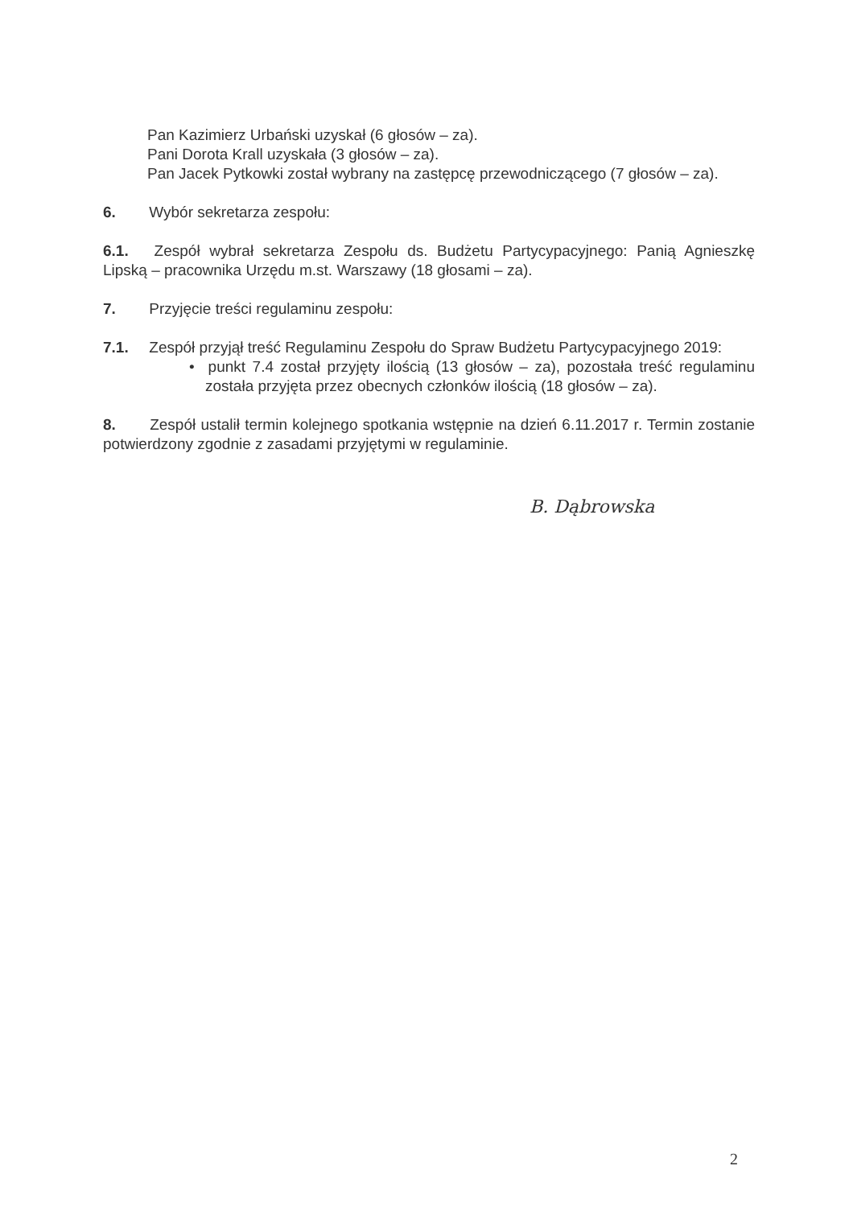Pan Kazimierz Urbański uzyskał (6 głosów – za).
Pani Dorota Krall uzyskała (3 głosów – za).
Pan Jacek Pytkowki został wybrany na zastępcę przewodniczącego (7 głosów – za).
6. Wybór sekretarza zespołu:
6.1. Zespół wybrał sekretarza Zespołu ds. Budżetu Partycypacyjnego: Panią Agnieszkę Lipską – pracownika Urzędu m.st. Warszawy (18 głosami – za).
7. Przyjęcie treści regulaminu zespołu:
7.1. Zespół przyjął treść Regulaminu Zespołu do Spraw Budżetu Partycypacyjnego 2019:
• punkt 7.4 został przyjęty ilością (13 głosów – za), pozostała treść regulaminu została przyjęta przez obecnych członków ilością (18 głosów – za).
8. Zespół ustalił termin kolejnego spotkania wstępnie na dzień 6.11.2017 r. Termin zostanie potwierdzony zgodnie z zasadami przyjętymi w regulaminie.
B. Dąbrowska
2